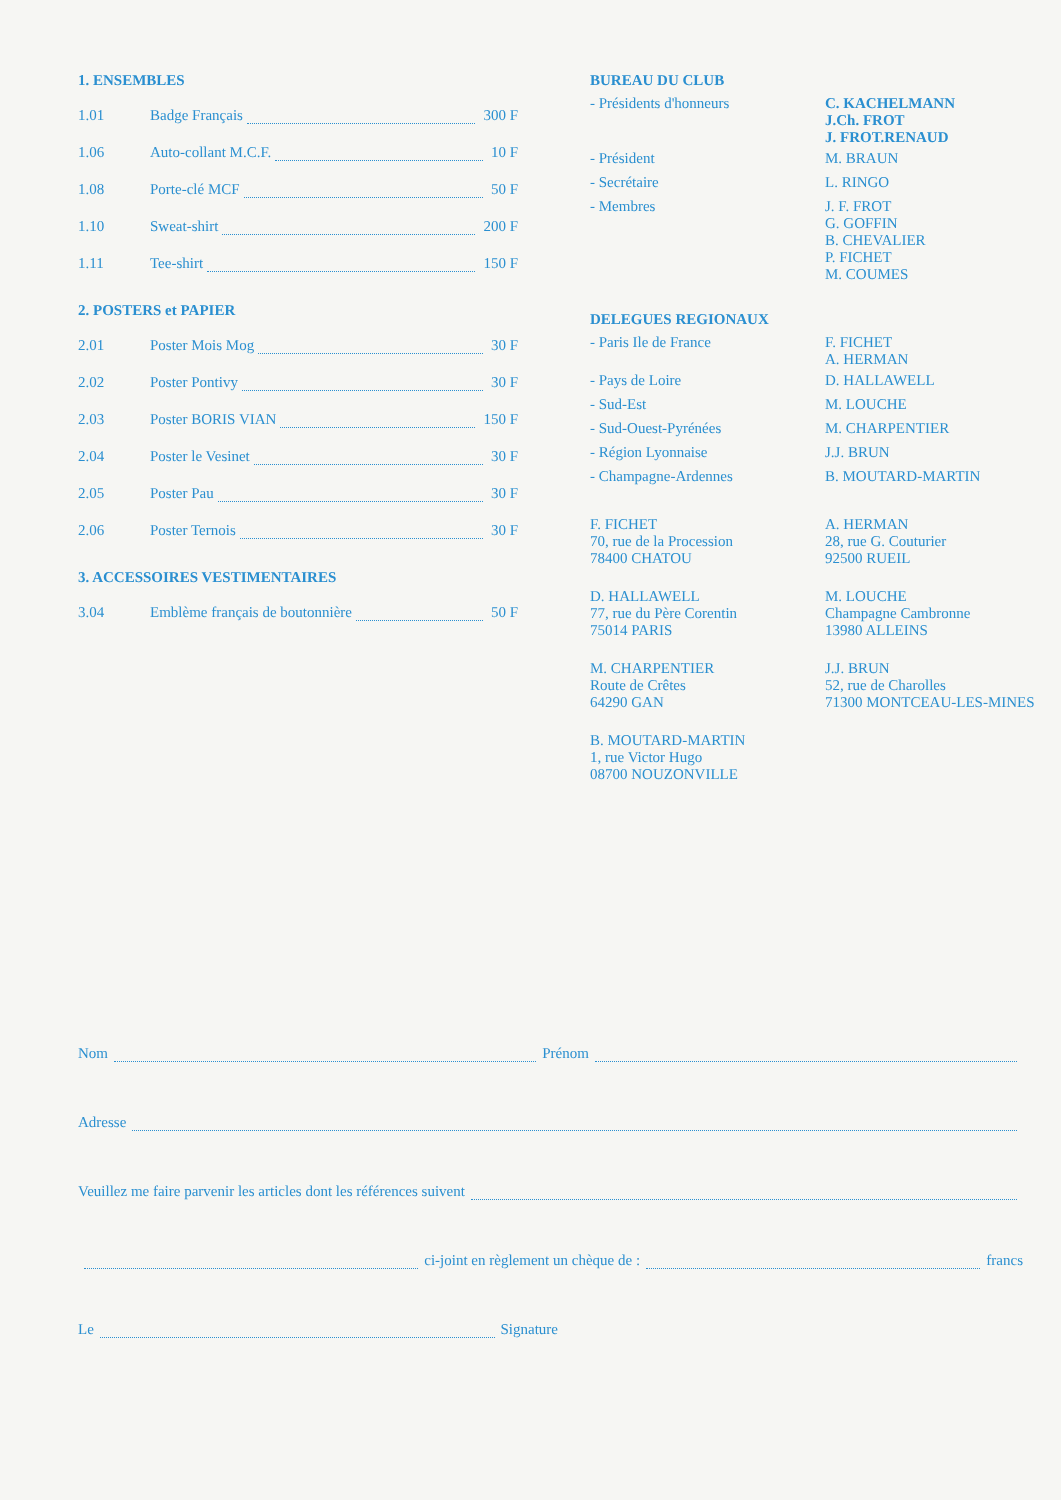1. ENSEMBLES
1.01 Badge Français 300 F
1.06 Auto-collant M.C.F. 10 F
1.08 Porte-clé MCF 50 F
1.10 Sweat-shirt 200 F
1.11 Tee-shirt 150 F
2. POSTERS et PAPIER
2.01 Poster Mois Mog 30 F
2.02 Poster Pontivy 30 F
2.03 Poster BORIS VIAN 150 F
2.04 Poster le Vesinet 30 F
2.05 Poster Pau 30 F
2.06 Poster Ternois 30 F
3. ACCESSOIRES VESTIMENTAIRES
3.04 Emblème français de boutonnière 50 F
BUREAU DU CLUB
| - Présidents d'honneurs | C. KACHELMANN J.Ch. FROT J. FROT.RENAUD |
| - Président | M. BRAUN |
| - Secrétaire | L. RINGO |
| - Membres | J. F. FROT G. GOFFIN B. CHEVALIER P. FICHET M. COUMES |
DELEGUES REGIONAUX
| - Paris Ile de France | F. FICHET A. HERMAN |
| - Pays de Loire | D. HALLAWELL |
| - Sud-Est | M. LOUCHE |
| - Sud-Ouest-Pyrénées | M. CHARPENTIER |
| - Région Lyonnaise | J.J. BRUN |
| - Champagne-Ardennes | B. MOUTARD-MARTIN |
| F. FICHET 70, rue de la Procession 78400 CHATOU | A. HERMAN 28, rue G. Couturier 92500 RUEIL |
| D. HALLAWELL 77, rue du Père Corentin 75014 PARIS | M. LOUCHE Champagne Cambronne 13980 ALLEINS |
| M. CHARPENTIER Route de Crêtes 64290 GAN | J.J. BRUN 52, rue de Charolles 71300 MONTCEAU-LES-MINES |
| B. MOUTARD-MARTIN 1, rue Victor Hugo 08700 NOUZONVILLE | |
Nom Prénom
Adresse
Veuillez me faire parvenir les articles dont les références suivent
ci-joint en règlement un chèque de : francs
Le Signature